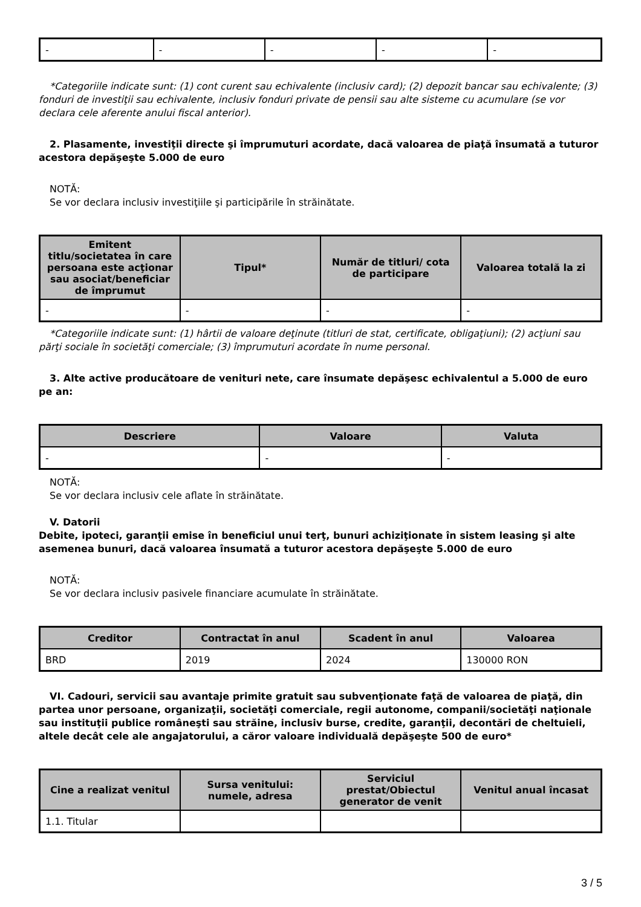| - | - | - | - | - |
*Categoriile indicate sunt: (1) cont curent sau echivalente (inclusiv card); (2) depozit bancar sau echivalente; (3) fonduri de investiţii sau echivalente, inclusiv fonduri private de pensii sau alte sisteme cu acumulare (se vor declara cele aferente anului fiscal anterior).
2. Plasamente, investiţii directe şi împrumuturi acordate, dacă valoarea de piaţă însumată a tuturor acestora depăşeşte 5.000 de euro
NOTĂ:
Se vor declara inclusiv investiţiile şi participările în străinătate.
| Emitent titlu/societatea în care persoana este acţionar sau asociat/beneficiar de împrumut | Tipul* | Număr de titluri/ cota de participare | Valoarea totală la zi |
| --- | --- | --- | --- |
| - | - | - | - |
*Categoriile indicate sunt: (1) hârtii de valoare deţinute (titluri de stat, certificate, obligaţiuni); (2) acţiuni sau părţi sociale în societăţi comerciale; (3) împrumuturi acordate în nume personal.
3. Alte active producătoare de venituri nete, care însumate depăşesc echivalentul a 5.000 de euro pe an:
| Descriere | Valoare | Valuta |
| --- | --- | --- |
| - | - | - |
NOTĂ:
Se vor declara inclusiv cele aflate în străinătate.
V. Datorii
Debite, ipoteci, garanţii emise în beneficiul unui terţ, bunuri achiziţionate în sistem leasing şi alte asemenea bunuri, dacă valoarea însumată a tuturor acestora depăşeşte 5.000 de euro
NOTĂ:
Se vor declara inclusiv pasivele financiare acumulate în străinătate.
| Creditor | Contractat în anul | Scadent în anul | Valoarea |
| --- | --- | --- | --- |
| BRD | 2019 | 2024 | 130000 RON |
VI. Cadouri, servicii sau avantaje primite gratuit sau subvenţionate faţă de valoarea de piaţă, din partea unor persoane, organizaţii, societăţi comerciale, regii autonome, companii/societăţi naţionale sau instituţii publice româneşti sau străine, inclusiv burse, credite, garanţii, decontări de cheltuieli, altele decât cele ale angajatorului, a căror valoare individuală depăşeşte 500 de euro*
| Cine a realizat venitul | Sursa venitului: numele, adresa | Serviciul prestat/Obiectul generator de venit | Venitul anual încasat |
| --- | --- | --- | --- |
| 1.1. Titular | | | |
3 / 5